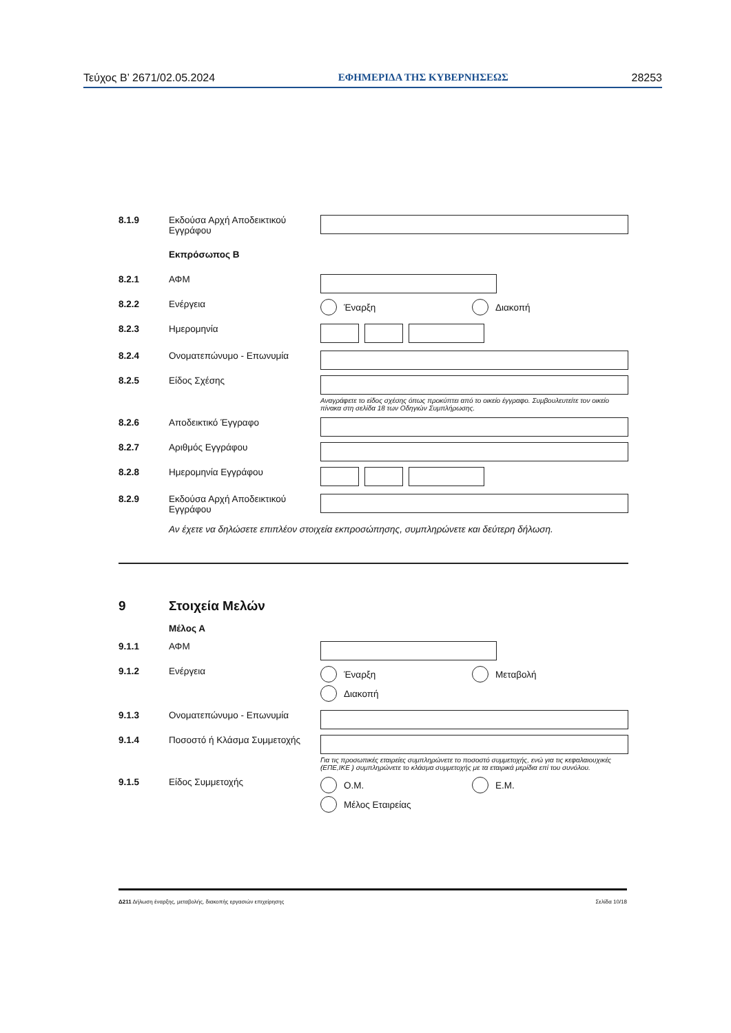Τεύχος B’ 2671/02.05.2024 ΕΦΗΜΕΡΙΔΑ ΤΗΣ ΚΥΒΕΡΝΗΣΕΩΣ 28253
8.1.9 Εκδούσα Αρχή Αποδεικτικού Εγγράφου
Εκπρόσωπος Β
8.2.1 ΑΦΜ
8.2.2 Ενέργεια Έναρξη Διακοπή
8.2.3 Ημερομηνία
8.2.4 Ονοματεπώνυμο - Επωνυμία
8.2.5 Είδος Σχέσης
Αναγράφετε το είδος σχέσης όπως προκύπτει από το οικείο έγγραφο. Συμβουλευτείτε τον οικείο πίνακα στη σελίδα 18 των Οδηγιών Συμπλήρωσης.
8.2.6 Αποδεικτικό Έγγραφο
8.2.7 Αριθμός Εγγράφου
8.2.8 Ημερομηνία Εγγράφου
8.2.9 Εκδούσα Αρχή Αποδεικτικού Εγγράφου
Αν έχετε να δηλώσετε επιπλέον στοιχεία εκπροσώπησης, συμπληρώνετε και δεύτερη δήλωση.
9 Στοιχεία Μελών
Μέλος Α
9.1.1 ΑΦΜ
9.1.2 Ενέργεια Έναρξη Μεταβολή
Διακοπή
9.1.3 Ονοματεπώνυμο - Επωνυμία
9.1.4 Ποσοστό ή Κλάσμα Συμμετοχής
Για τις προσωπικές εταιρείες συμπληρώνετε το ποσοστό συμμετοχής, ενώ για τις κεφαλαιουχικές (ΕΠΕ,ΙΚΕ ) συμπληρώνετε το κλάσμα συμμετοχής με τα εταιρικά μερίδια επί του συνόλου.
9.1.5 Είδος Συμμετοχής Ο.Μ. Ε.Μ.
Μέλος Εταιρείας
Δ211 Δήλωση έναρξης, μεταβολής, διακοπής εργασιών επιχείρησης Σελίδα 10/18